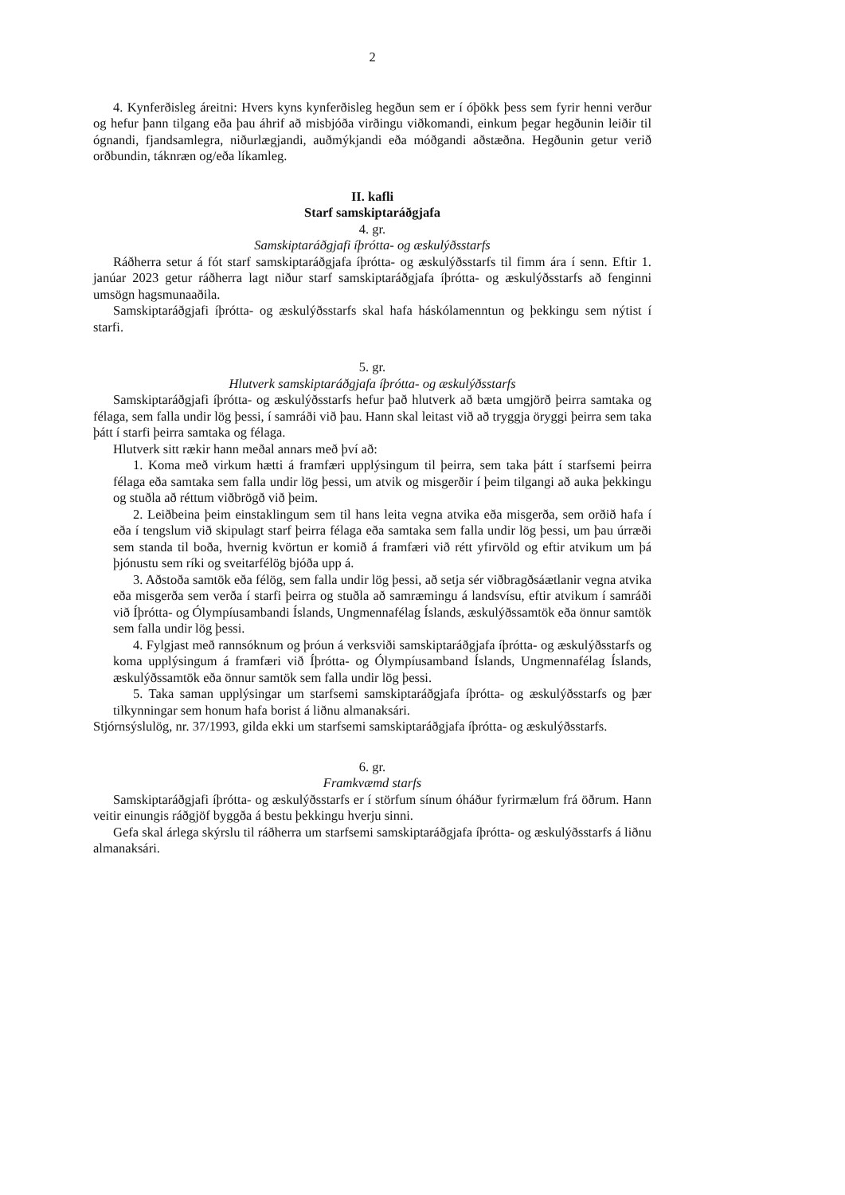2
4. Kynferðisleg áreitni: Hvers kyns kynferðisleg hegðun sem er í óþökk þess sem fyrir henni verður og hefur þann tilgang eða þau áhrif að misbjóða virðingu viðkomandi, einkum þegar hegðunin leiðir til ógnandi, fjandsamlegra, niðurlægjandi, auðmýkjandi eða móðgandi aðstæðna. Hegðunin getur verið orðbundin, táknræn og/eða líkamleg.
II. kafli
Starf samskiptaráðgjafa
4. gr.
Samskiptaráðgjafi íþrótta- og æskulýðsstarfs
Ráðherra setur á fót starf samskiptaráðgjafa íþrótta- og æskulýðsstarfs til fimm ára í senn. Eftir 1. janúar 2023 getur ráðherra lagt niður starf samskiptaráðgjafa íþrótta- og æskulýðsstarfs að fenginni umsögn hagsmunaaðila.
Samskiptaráðgjafi íþrótta- og æskulýðsstarfs skal hafa háskólamenntun og þekkingu sem nýtist í starfi.
5. gr.
Hlutverk samskiptaráðgjafa íþrótta- og æskulýðsstarfs
Samskiptaráðgjafi íþrótta- og æskulýðsstarfs hefur það hlutverk að bæta umgjörð þeirra samtaka og félaga, sem falla undir lög þessi, í samráði við þau. Hann skal leitast við að tryggja öryggi þeirra sem taka þátt í starfi þeirra samtaka og félaga.
Hlutverk sitt rækir hann meðal annars með því að:
1. Koma með virkum hætti á framfæri upplýsingum til þeirra, sem taka þátt í starfsemi þeirra félaga eða samtaka sem falla undir lög þessi, um atvik og misgerðir í þeim tilgangi að auka þekkingu og stuðla að réttum viðbrögð við þeim.
2. Leiðbeina þeim einstaklingum sem til hans leita vegna atvika eða misgerða, sem orðið hafa í eða í tengslum við skipulagt starf þeirra félaga eða samtaka sem falla undir lög þessi, um þau úrræði sem standa til boða, hvernig kvörtun er komið á framfæri við rétt yfirvöld og eftir atvikum um þá þjónustu sem ríki og sveitarfélög bjóða upp á.
3. Aðstoða samtök eða félög, sem falla undir lög þessi, að setja sér viðbragðsáætlanir vegna atvika eða misgerða sem verða í starfi þeirra og stuðla að samræmingu á landsvísu, eftir atvikum í samráði við Íþrótta- og Ólympíusambandi Íslands, Ungmennafélag Íslands, æskulýðssamtök eða önnur samtök sem falla undir lög þessi.
4. Fylgjast með rannsóknum og þróun á verksviði samskiptaráðgjafa íþrótta- og æskulýðsstarfs og koma upplýsingum á framfæri við Íþrótta- og Ólympíusamband Íslands, Ungmennafélag Íslands, æskulýðssamtök eða önnur samtök sem falla undir lög þessi.
5. Taka saman upplýsingar um starfsemi samskiptaráðgjafa íþrótta- og æskulýðsstarfs og þær tilkynningar sem honum hafa borist á liðnu almanaksári.
Stjórnsýslulög, nr. 37/1993, gilda ekki um starfsemi samskiptaráðgjafa íþrótta- og æskulýðsstarfs.
6. gr.
Framkvæmd starfs
Samskiptaráðgjafi íþrótta- og æskulýðsstarfs er í störfum sínum óháður fyrirmælum frá öðrum. Hann veitir einungis ráðgjöf byggða á bestu þekkingu hverju sinni.
Gefa skal árlega skýrslu til ráðherra um starfsemi samskiptaráðgjafa íþrótta- og æskulýðsstarfs á liðnu almanaksári.